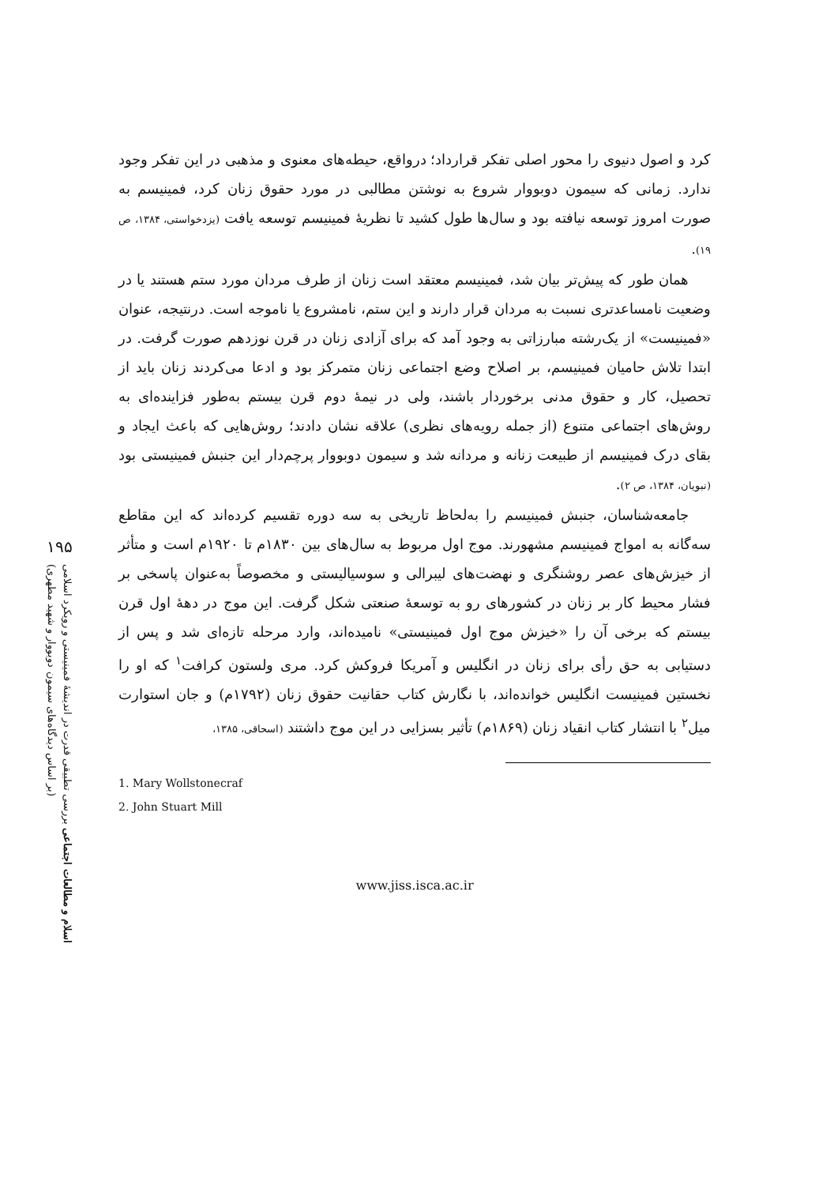۱۹۵
اسلام و مطالعات اجتماعی بررسی تطبیقی قدرت در اندیشهٔ فمینیستی و رویکرد اسلامی
(بر اساس دیدگاه‌های سیمون دوبووار و شهید مطهری)
کرد و اصول دنیوی را محور اصلی تفکر قرارداد؛ درواقع، حیطه‌های معنوی و مذهبی در این تفکر وجود ندارد. زمانی که سیمون دوبووار شروع به نوشتن مطالبی در مورد حقوق زنان کرد، فمینیسم به صورت امروز توسعه نیافته بود و سال‌ها طول کشید تا نظریهٔ فمینیسم توسعه یافت (یزدخواستی، ۱۳۸۴، ص ۱۹).
همان طور که پیش‌تر بیان شد، فمینیسم معتقد است زنان از طرف مردان مورد ستم هستند یا در وضعیت نامساعدتری نسبت به مردان قرار دارند و این ستم، نامشروع یا ناموجه است. درنتیجه، عنوان «فمینیست» از یک‌رشته مبارزاتی به وجود آمد که برای آزادی زنان در قرن نوزدهم صورت گرفت. در ابتدا تلاش حامیان فمینیسم، بر اصلاح وضع اجتماعی زنان متمرکز بود و ادعا می‌کردند زنان باید از تحصیل، کار و حقوق مدنی برخوردار باشند، ولی در نیمهٔ دوم قرن بیستم به‌طور فزاینده‌ای به روش‌های اجتماعی متنوع (از جمله رویه‌های نظری) علاقه نشان دادند؛ روش‌هایی که باعث ایجاد و بقای درک فمینیسم از طبیعت زنانه و مردانه شد و سیمون دوبووار پرچم‌دار این جنبش فمینیستی بود (نبویان، ۱۳۸۴، ص ۲).
جامعه‌شناسان، جنبش فمینیسم را به‌لحاظ تاریخی به سه دوره تقسیم کرده‌اند که این مقاطع سه‌گانه به امواج فمینیسم مشهورند. موج اول مربوط به سال‌های بین ۱۸۳۰م تا ۱۹۲۰م است و متأثر از خیزش‌های عصر روشنگری و نهضت‌های لیبرالی و سوسیالیستی و مخصوصاً به‌عنوان پاسخی بر فشار محیط کار بر زنان در کشورهای رو به توسعهٔ صنعتی شکل گرفت. این موج در دههٔ اول قرن بیستم که برخی آن را «خیزش موج اول فمینیستی» نامیده‌اند، وارد مرحله تازه‌ای شد و پس از دستیابی به حق رأی برای زنان در انگلیس و آمریکا فروکش کرد. مری ولستون کرافت<sup>۱</sup> که او را نخستین فمینیست انگلیس خوانده‌اند، با نگارش کتاب حقانیت حقوق زنان (۱۷۹۲م) و جان استوارت میل<sup>۲</sup> با انتشار کتاب انقیاد زنان (۱۸۶۹م) تأثیر بسزایی در این موج داشتند (اسحاقی، ۱۳۸۵،
1. Mary Wollstonecraf
2. John Stuart Mill
www.jiss.isca.ac.ir